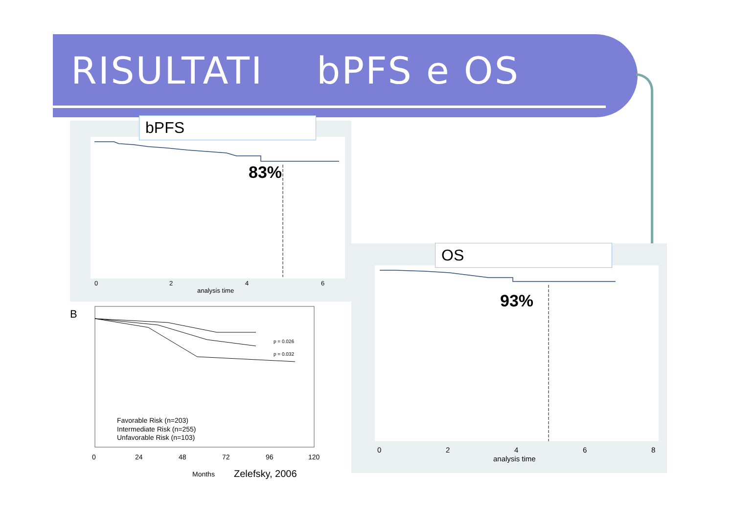RISULTATI bPFS e OS
0
2
4
6
analysis time
bPFS
83%
0
2
4
6
8
analysis time
OS
93%
B
p = 0.026
p = 0.032
Favorable Risk (n=203)
Intermediate Risk (n=255)
Unfavorable Risk (n=103)
0
24
48
72
96
120
Months
Zelefsky, 2006